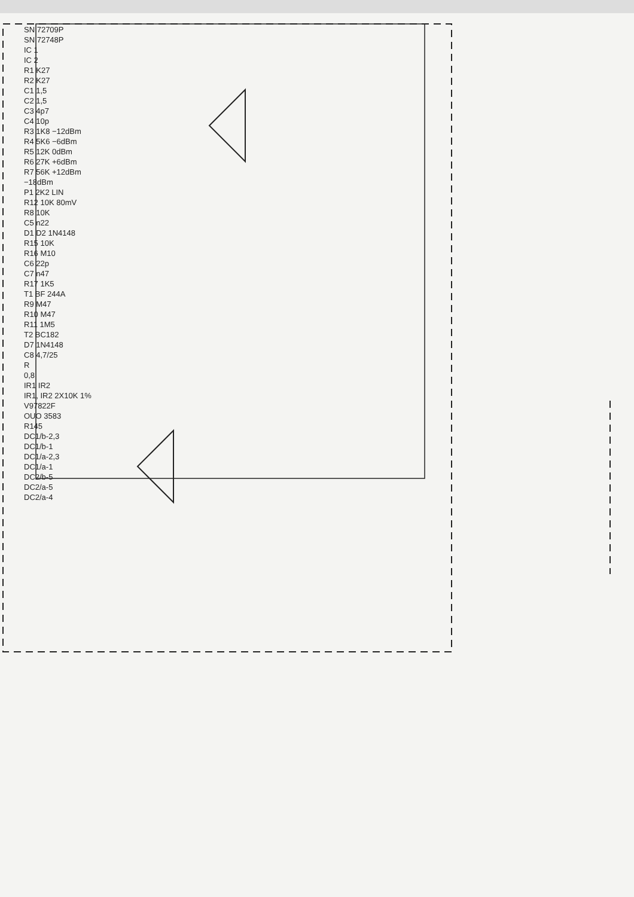SN 72709P
SN 72748P
IC 1
IC 2
R1 K27
R2 K27
C1 1,5
C2 1,5
C3 4p7
C4 10p
R3 1K8 −12dBm
R4 5K6 −6dBm
R5 12K 0dBm
R6 27K +6dBm
R7 56K +12dBm
−18dBm
P1 2K2 LIN
R12 10K 80mV
R8 10K
C5 n22
D1 D2 1N4148
R15 10K
R16 M10
C6 22p
C7 n47
R17 1K5
T1 BF 244A
R9 M47
R10 M47
R11 1M5
T2 BC182
D7 1N4148
C8 4,7/25
R
0,8
IR1 IR2
IR1, IR2 2X10K 1%
V97822F
OUO 3583
R145
DC1/b-2,3
DC1/b-1
DC1/a-2,3
DC1/a-1
DC2/b-5
DC2/a-5
DC2/a-4